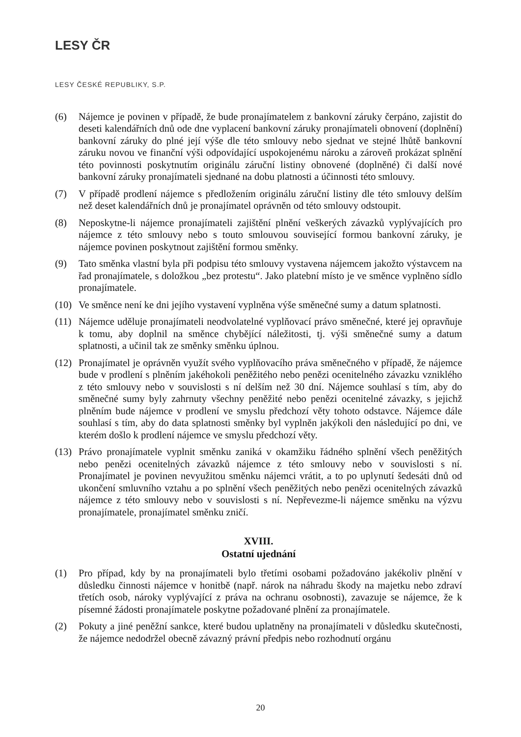LESY ČR
LESY ČESKÉ REPUBLIKY, S.P.
(6) Nájemce je povinen v případě, že bude pronajímatelem z bankovní záruky čerpáno, zajistit do deseti kalendářních dnů ode dne vyplacení bankovní záruky pronajímateli obnovení (doplnění) bankovní záruky do plné její výše dle této smlouvy nebo sjednat ve stejné lhůtě bankovní záruku novou ve finanční výši odpovídající uspokojenému nároku a zároveň prokázat splnění této povinnosti poskytnutím originálu záruční listiny obnovené (doplněné) či další nové bankovní záruky pronajímateli sjednané na dobu platnosti a účinnosti této smlouvy.
(7) V případě prodlení nájemce s předložením originálu záruční listiny dle této smlouvy delším než deset kalendářních dnů je pronajímatel oprávněn od této smlouvy odstoupit.
(8) Neposkytne-li nájemce pronajímateli zajištění plnění veškerých závazků vyplývajících pro nájemce z této smlouvy nebo s touto smlouvou související formou bankovní záruky, je nájemce povinen poskytnout zajištění formou směnky.
(9) Tato směnka vlastní byla při podpisu této smlouvy vystavena nájemcem jakožto výstavcem na řad pronajímatele, s doložkou „bez protestu“. Jako platební místo je ve směnce vyplněno sídlo pronajímatele.
(10)
Ve směnce není ke dni jejího vystavení vyplněna výše směnečné sumy a datum splatnosti.
(11)
Nájemce uděluje pronajímateli neodvolatelné vyplňovací právo směnečné, které jej opravňuje k tomu, aby doplnil na směnce chybějící náležitosti, tj. výši směnečné sumy a datum splatnosti, a učinil tak ze směnky směnku úplnou.
(12)
Pronajímatel je oprávněn využít svého vyplňovacího práva směnečného v případě, že nájemce bude v prodlení s plněním jakéhokoli peněžitého nebo penězi ocenitelného závazku vzniklého z této smlouvy nebo v souvislosti s ní delším než 30 dní. Nájemce souhlasí s tím, aby do směnečné sumy byly zahrnuty všechny peněžité nebo penězi ocenitelné závazky, s jejichž plněním bude nájemce v prodlení ve smyslu předchozí věty tohoto odstavce. Nájemce dále souhlasí s tím, aby do data splatnosti směnky byl vyplněn jakýkoli den následující po dni, ve kterém došlo k prodlení nájemce ve smyslu předchozí věty.
(13)
Právo pronajímatele vyplnit směnku zaniká v okamžiku řádného splnění všech peněžitých nebo penězi ocenitelných závazků nájemce z této smlouvy nebo v souvislosti s ní. Pronajímatel je povinen nevyužitou směnku nájemci vrátit, a to po uplynutí šedesáti dnů od ukončení smluvního vztahu a po splnění všech peněžitých nebo penězi ocenitelných závazků nájemce z této smlouvy nebo v souvislosti s ní. Nepřevezme-li nájemce směnku na výzvu pronajímatele, pronajímatel směnku zničí.
XVIII.
Ostatní ujednání
(1) Pro případ, kdy by na pronajímateli bylo třetími osobami požadováno jakékoliv plnění v důsledku činnosti nájemce v honitbě (např. nárok na náhradu škody na majetku nebo zdraví třetích osob, nároky vyplývající z práva na ochranu osobnosti), zavazuje se nájemce, že k písemné žádosti pronajímatele poskytne požadované plnění za pronajímatele.
(2) Pokuty a jiné peněžní sankce, které budou uplatněny na pronajímateli v důsledku skutečnosti, že nájemce nedodržel obecně závazný právní předpis nebo rozhodnutí orgánu
20